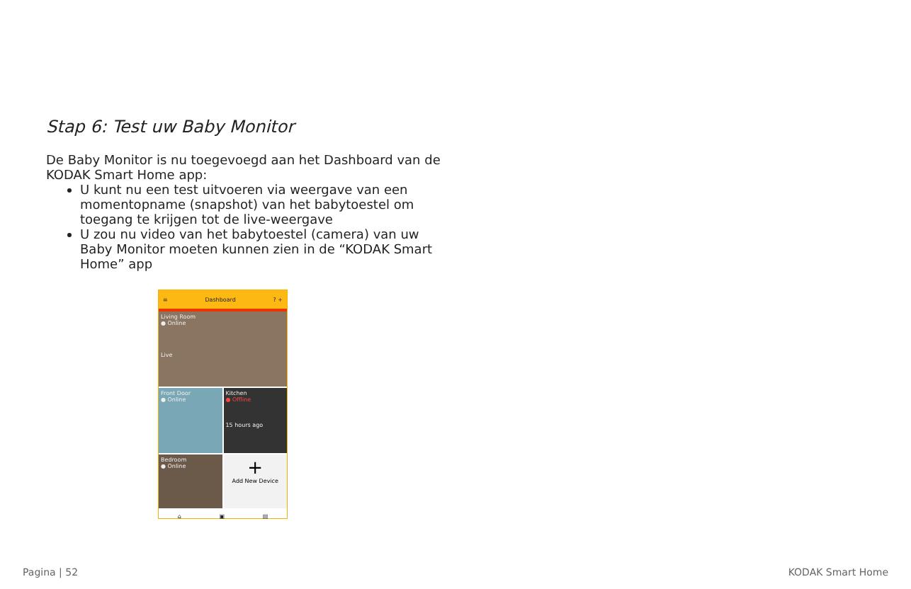Stap 6: Test uw Baby Monitor
De Baby Monitor is nu toegevoegd aan het Dashboard van de KODAK Smart Home app:
U kunt nu een test uitvoeren via weergave van een momentopname (snapshot) van het babytoestel om toegang te krijgen tot de live-weergave
U zou nu video van het babytoestel (camera) van uw Baby Monitor moeten kunnen zien in de “KODAK Smart Home” app
≡ Dashboard? +
Living Room
● Online
Live
Front Door
● Online
Kitchen
● Offline
15 hours ago
Bedroom
● Online
+
Add New Device
⌂ ▣ ▤
Pagina | 52 KODAK Smart Home